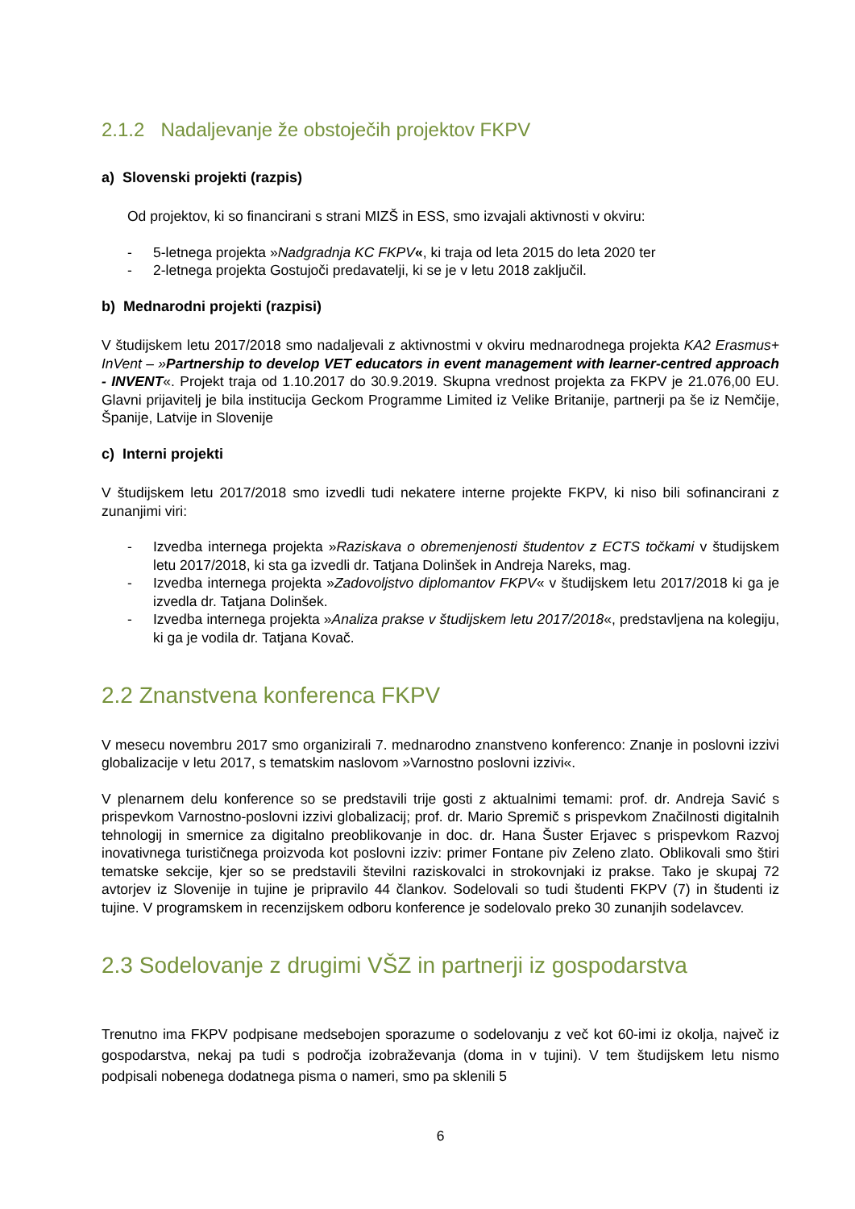2.1.2 Nadaljevanje že obstoječih projektov FKPV
a) Slovenski projekti (razpis)
Od projektov, ki so financirani s strani MIZŠ in ESS, smo izvajali aktivnosti v okviru:
- 5-letnega projekta »Nadgradnja KC FKPV«, ki traja od leta 2015 do leta 2020 ter
- 2-letnega projekta Gostujoči predavatelji, ki se je v letu 2018 zaključil.
b) Mednarodni projekti (razpisi)
V študijskem letu 2017/2018 smo nadaljevali z aktivnostmi v okviru mednarodnega projekta KA2 Erasmus+ InVent – »Partnership to develop VET educators in event management with learner-centred approach - INVENT«. Projekt traja od 1.10.2017 do 30.9.2019. Skupna vrednost projekta za FKPV je 21.076,00 EU. Glavni prijavitelj je bila institucija Geckom Programme Limited iz Velike Britanije, partnerji pa še iz Nemčije, Španije, Latvije in Slovenije
c) Interni projekti
V študijskem letu 2017/2018 smo izvedli tudi nekatere interne projekte FKPV, ki niso bili sofinancirani z zunanjimi viri:
- Izvedba internega projekta »Raziskava o obremenjenosti študentov z ECTS točkami v študijskem letu 2017/2018, ki sta ga izvedli dr. Tatjana Dolinšek in Andreja Nareks, mag.
- Izvedba internega projekta »Zadovoljstvo diplomantov FKPV« v študijskem letu 2017/2018 ki ga je izvedla dr. Tatjana Dolinšek.
- Izvedba internega projekta »Analiza prakse v študijskem letu 2017/2018«, predstavljena na kolegiju, ki ga je vodila dr. Tatjana Kovač.
2.2 Znanstvena konferenca FKPV
V mesecu novembru 2017 smo organizirali 7. mednarodno znanstveno konferenco: Znanje in poslovni izzivi globalizacije v letu 2017, s tematskim naslovom »Varnostno poslovni izzivi«.
V plenarnem delu konference so se predstavili trije gosti z aktualnimi temami: prof. dr. Andreja Savić s prispevkom Varnostno-poslovni izzivi globalizacij; prof. dr. Mario Spremič s prispevkom Značilnosti digitalnih tehnologij in smernice za digitalno preoblikovanje in doc. dr. Hana Šuster Erjavec s prispevkom Razvoj inovativnega turističnega proizvoda kot poslovni izziv: primer Fontane piv Zeleno zlato. Oblikovali smo štiri tematske sekcije, kjer so se predstavili številni raziskovalci in strokovnjaki iz prakse. Tako je skupaj 72 avtorjev iz Slovenije in tujine je pripravilo 44 člankov. Sodelovali so tudi študenti FKPV (7) in študenti iz tujine. V programskem in recenzijskem odboru konference je sodelovalo preko 30 zunanjih sodelavcev.
2.3 Sodelovanje z drugimi VŠZ in partnerji iz gospodarstva
Trenutno ima FKPV podpisane medsebojen sporazume o sodelovanju z več kot 60-imi iz okolja, največ iz gospodarstva, nekaj pa tudi s področja izobraževanja (doma in v tujini). V tem študijskem letu nismo podpisali nobenega dodatnega pisma o nameri, smo pa sklenili 5
6